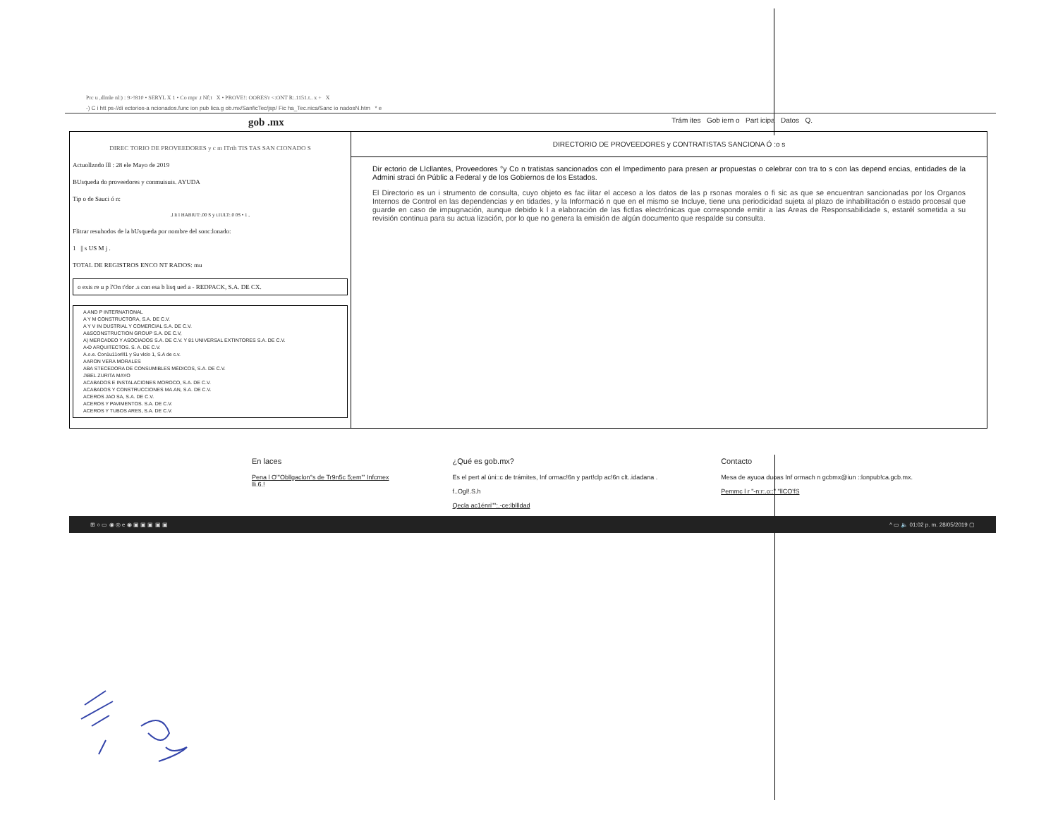Prc u ,dlmle nl:) : 9>!810 • SERYL X 1 • Co mpr .t Nf;t X • PROVE!: OORES'r <:ONT R:.1151.t.. x + X
-) C i htt ps-//di ectorios-a ncionados.func ion pub lica.g ob.mx/SanficTec/jsp/ Fic ha_Tec.nica/Sanc io nadosN.htm * e
gob .mx Trám ites Gob iern o Part icipa Datos Q.
DIREC TORIO DE PROVEEDORES y c m ITrth TIS TAS SAN CIONADO S
Actuollzndo lll : 28 ele Mayo de 2019
BUsqueda do proveedores y conmuisuis. AYUDA
Tip o de Sauci ó n:
,l lt l HABIUT:.00 S y t.IULT:.0 0S • 1 ,
Flitrar resuhodos de la bUsqueda por nombre del sonc:lonado:
1 || s US M j .
TOTAL DE REGISTROS ENCO NT RADOS: mu
o exis re u p l'On t'dor .s con esa b lisq ued a - REDPACK, S.A. DE CX.
A AND P INTERNATIONAL
A Y M CONSTRUCTORA, S.A. DE C.V.
A Y V IN DUSTRIAL Y COMERCIAL S.A. DE C.V.
A&SCONSTRUCTION GROUP S.A. DE C.V,
A) MERCADEO Y ASOCIADOS S.A. DE C.V. Y 81 UNIVERSAL EXTINTORES S.A. DE C.V.
A•D ARQUITECTOS. S. A. DE C.V.
A.o.e. Con1u11orl!l1 y Su vlclo 1, S.A de c.v.
AARON VERA MORALES
ABA STECEDORA DE CONSUMIBLES MÉDICOS, S.A. DE C.V.
J\BEL ZURITA MAYO
ACABADOS E INSTALACIONES MOROCO, S.A. DE C.V.
ACABADOS Y CONSTRUCCIONES MA.AN, S.A. DE C.V.
ACEROS JAO SA, S.A. DE C.V.
ACEROS Y PAVIMENTOS. S.A. DE C.V.
ACEROS Y TUBOS ARES, S.A. DE C.V.
DIRECTORIO DE PROVEEDORES y CONTRATISTAS SANCIONA Ó :o s
Dir ectorio de LIcllantes, Proveedores °y Co n tratistas sancionados con el Impedimento para presen ar propuestas o celebrar con tra to s con las depend encias, entidades de la Admini straci ón Públic a Federal y de los Gobiernos de los Estados.
El Directorio es un i strumento de consulta, cuyo objeto es fac ilitar el acceso a los datos de las p rsonas morales o fi sic as que se encuentran sancionadas por los Organos Internos de Control en las dependencias y en tidades, y la Informació n que en el mismo se Incluye, tiene una periodicidad sujeta al plazo de inhabilitación o estado procesal que guarde en caso de impugnación, aunque debido k l a elaboración de las fictlas electrónicas que corresponde emitir a las Areas de Responsabilidade s, estarél sometida a su revisión continua para su actua lización, por lo que no genera la emisión de algún documento que respalde su consulta.
En laces
Pena l O"'Obllgaclon°s de Tr9n5c 5;em"' Infcmex
lli.6.!
¿Qué es gob.mx?
Es el pert al úni::c de trámites, Inf ormac!6n y part!clp ac!6n clt..idadana .
f..Ogl!.S.h
Qecla ac1énri"":.-ce:lbllldad
Contacto
Mesa de ayuoa duoas Inf ormach n gcbmx@iun ::lonpub!ca.gcb.mx.
Pemmc l r "-n:r:.o::" "llCO'fS
⊞ ○ ▭ ◉ ◎ e ◉ ▣ ▣ ▣ ▣ ▣ ^ ▭ 🔈 01:02 p. m. 28/05/2019 ▢